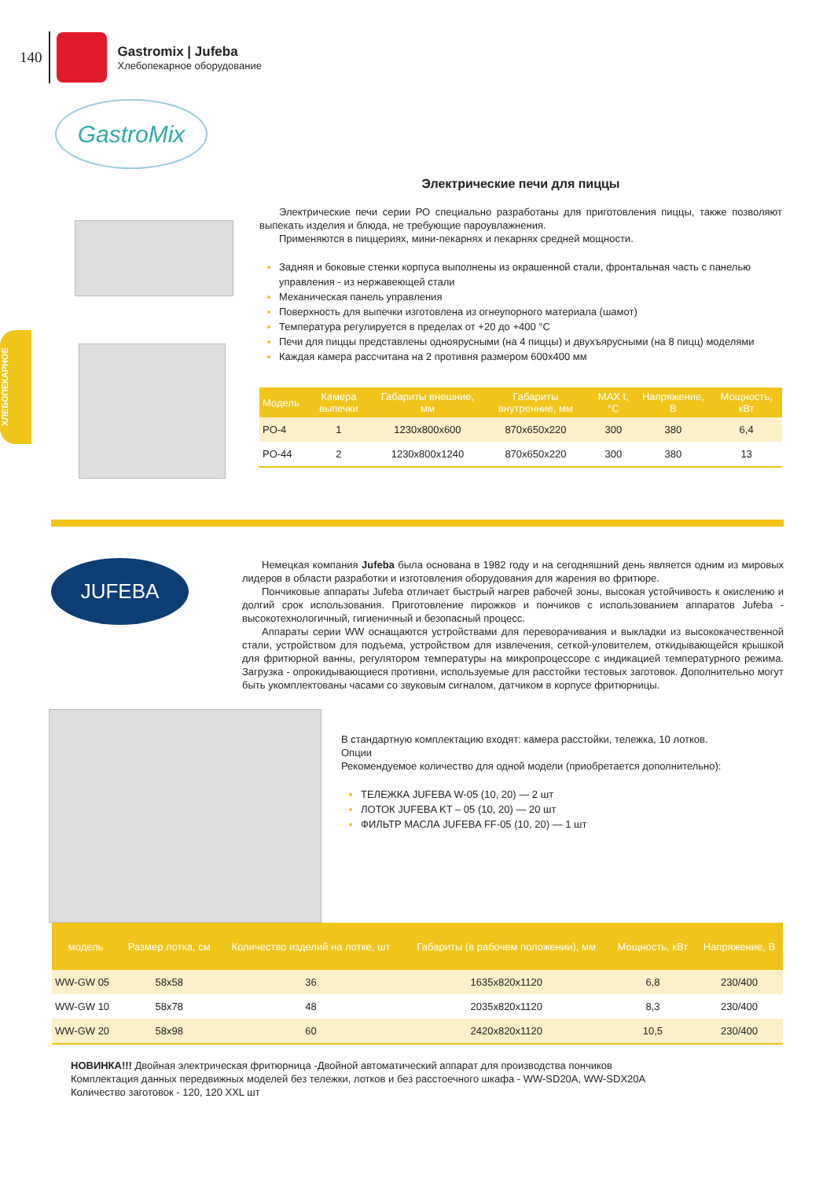140
Gastromix | Jufeba
Хлебопекарное оборудование
ХЛЕБОПЕКАРНОЕ
GastroMix
Электрические печи для пиццы
Электрические печи серии РО специально разработаны для приготовления пиццы, также позволяют выпекать изделия и блюда, не требующие пароувлажнения.
Применяются в пиццериях, мини-пекарнях и пекарнях средней мощности.
Задняя и боковые стенки корпуса выполнены из окрашенной стали, фронтальная часть с панелью управления - из нержавеющей стали
Механическая панель управления
Поверхность для выпечки изготовлена из огнеупорного материала (шамот)
Температура регулируется в пределах от +20 до +400 °С
Печи для пиццы представлены одноярусными (на 4 пиццы) и двухъярусными (на 8 пицц) моделями
Каждая камера рассчитана на 2 противня размером 600х400 мм
| Модель | Камера выпечки | Габариты внешние, мм | Габариты внутренние, мм | MAX t, °С | Напряжение, В | Мощность, кВт |
| --- | --- | --- | --- | --- | --- | --- |
| PO-4 | 1 | 1230х800х600 | 870х650х220 | 300 | 380 | 6,4 |
| PO-44 | 2 | 1230х800х1240 | 870х650х220 | 300 | 380 | 13 |
JUFEBA
Немецкая компания Jufeba была основана в 1982 году и на сегодняшний день является одним из мировых лидеров в области разработки и изготовления оборудования для жарения во фритюре.
Пончиковые аппараты Jufeba отличает быстрый нагрев рабочей зоны, высокая устойчивость к окислению и долгий срок использования. Приготовление пирожков и пончиков с использованием аппаратов Jufeba - высокотехнологичный, гигиеничный и безопасный процесс.
Аппараты серии WW оснащаются устройствами для переворачивания и выкладки из высококачественной стали, устройством для подъема, устройством для извлечения, сеткой-уловителем, откидывающейся крышкой для фритюрной ванны, регулятором температуры на микропроцессоре с индикацией температурного режима. Загрузка - опрокидывающиеся противни, используемые для расстойки тестовых заготовок. Дополнительно могут быть укомплектованы часами со звуковым сигналом, датчиком в корпусе фритюрницы.
В стандартную комплектацию входят: камера расстойки, тележка, 10 лотков.
Опции
Рекомендуемое количество для одной модели (приобретается дополнительно):
ТЕЛЕЖКА JUFEBA W-05 (10, 20) — 2 шт
ЛОТОК JUFEBA KT – 05 (10, 20) — 20 шт
ФИЛЬТР МАСЛА JUFEBA FF-05 (10, 20) — 1 шт
| модель | Размер лотка, см | Количество изделий на лотке, шт | Габариты (в рабочем положении), мм | Мощность, кВт | Напряжение, В |
| --- | --- | --- | --- | --- | --- |
| WW-GW 05 | 58х58 | 36 | 1635х820х1120 | 6,8 | 230/400 |
| WW-GW 10 | 58х78 | 48 | 2035х820х1120 | 8,3 | 230/400 |
| WW-GW 20 | 58х98 | 60 | 2420х820х1120 | 10,5 | 230/400 |
НОВИНКА!!! Двойная электрическая фритюрница -Двойной автоматический аппарат для производства пончиков
Комплектация данных передвижных моделей без тележки, лотков и без расстоечного шкафа - WW-SD20A, WW-SDX20A
Количество заготовок - 120, 120 XXL шт